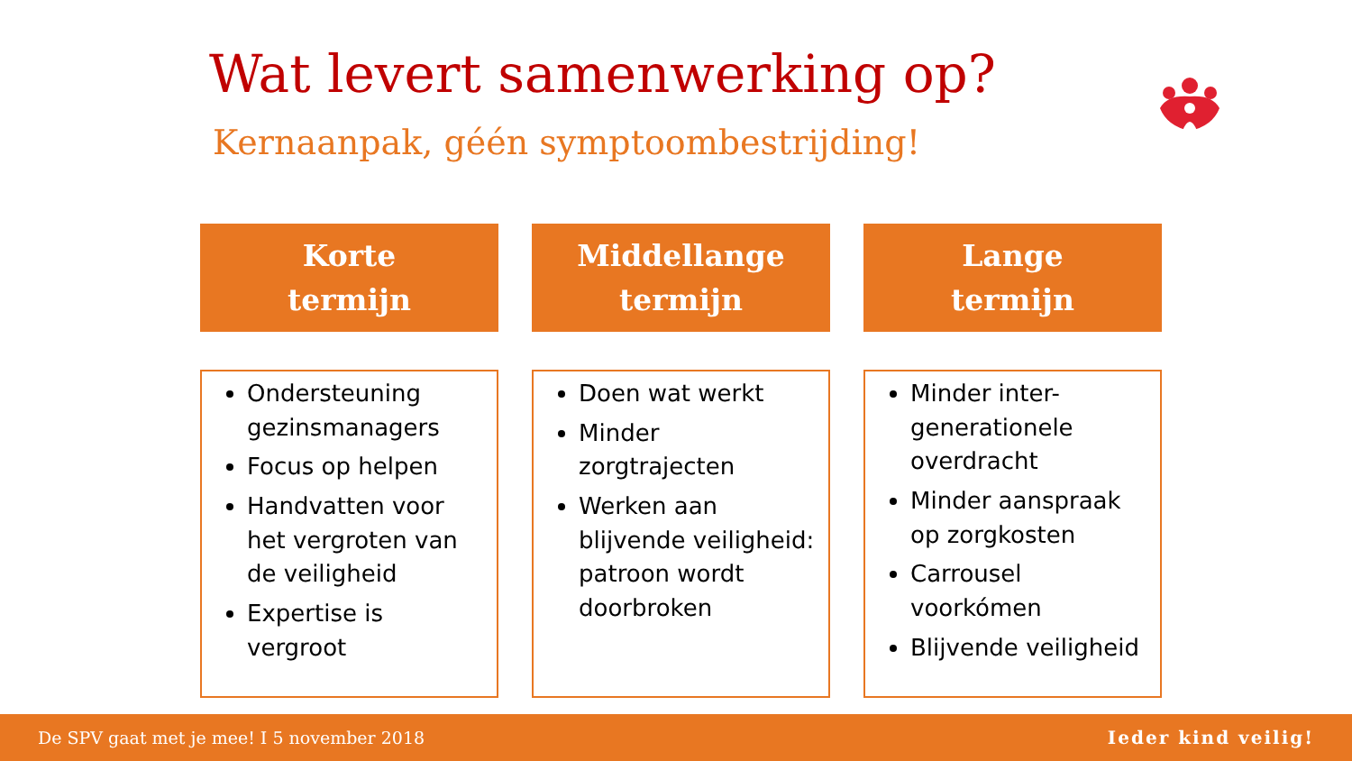Wat levert samenwerking op?
Kernaanpak, géén symptoombestrijding!
Korte
termijn
Ondersteuning gezinsmanagers
Focus op helpen
Handvatten voor het vergroten van de veiligheid
Expertise is vergroot
Middellange
termijn
Doen wat werkt
Minder zorgtrajecten
Werken aan blijvende veiligheid: patroon wordt doorbroken
Lange
termijn
Minder inter-generationele overdracht
Minder aanspraak op zorgkosten
Carrousel voorkómen
Blijvende veiligheid
De SPV gaat met je mee! I 5 november 2018 Ieder kind veilig!